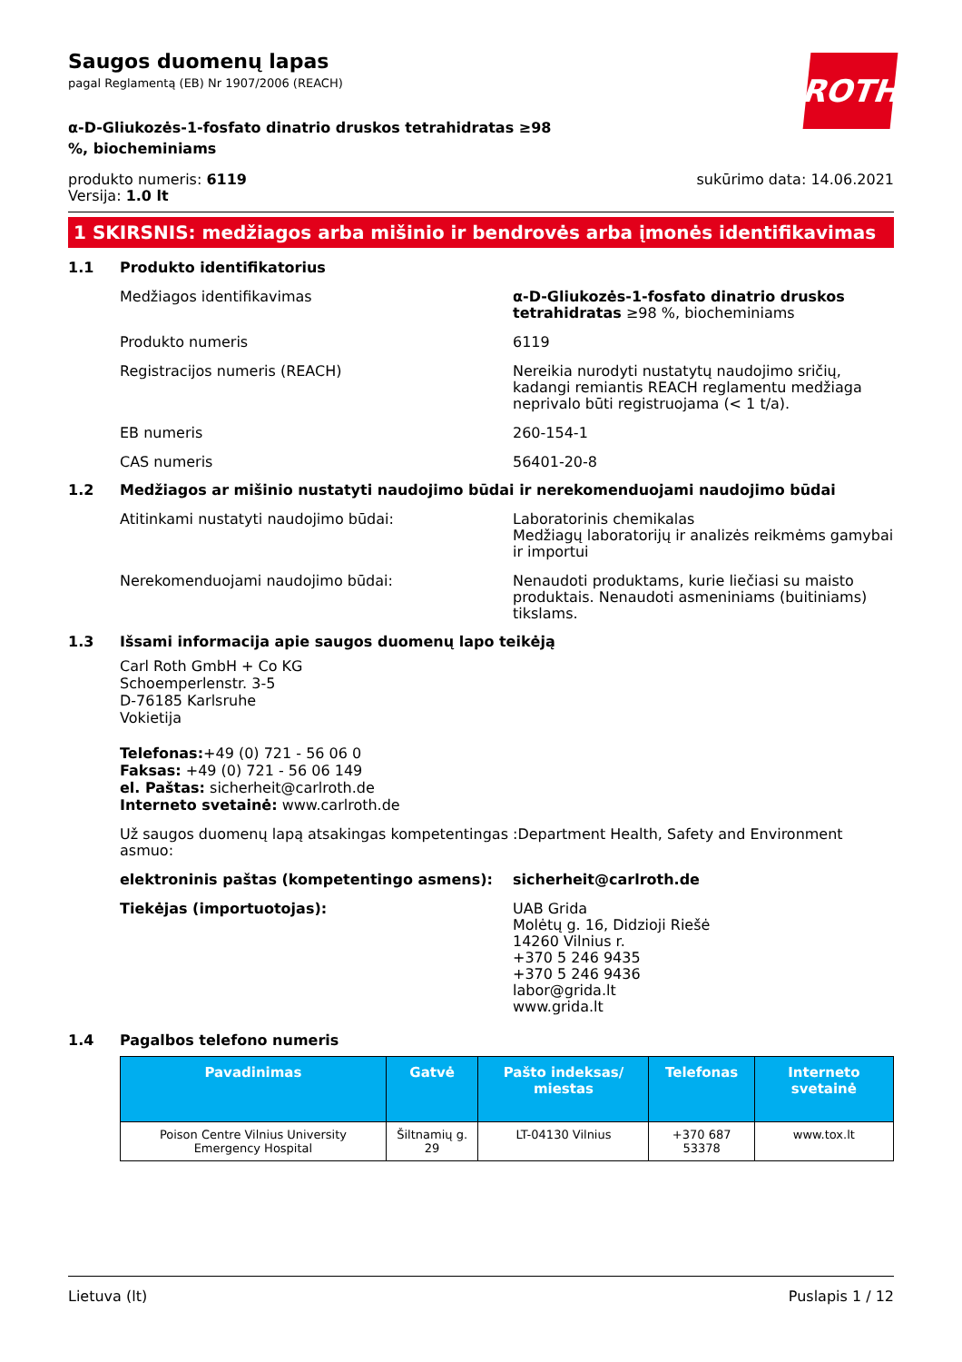ROTH
Saugos duomenų lapas
pagal Reglamentą (EB) Nr 1907/2006 (REACH)
α-D-Gliukozės-1-fosfato dinatrio druskos tetrahidratas ≥98 %, biocheminiams
produkto numeris: 6119
Versija: 1.0 lt
sukūrimo data: 14.06.2021
1 SKIRSNIS: medžiagos arba mišinio ir bendrovės arba įmonės identifikavimas
1.1 Produkto identifikatorius
Medžiagos identifikavimas α-D-Gliukozės-1-fosfato dinatrio druskos tetrahidratas ≥98 %, biocheminiams
Produkto numeris 6119
Registracijos numeris (REACH) Nereikia nurodyti nustatytų naudojimo sričių, kadangi remiantis REACH reglamentu medžiaga neprivalo būti registruojama (< 1 t/a).
EB numeris 260-154-1
CAS numeris 56401-20-8
1.2 Medžiagos ar mišinio nustatyti naudojimo būdai ir nerekomenduojami naudojimo būdai
Atitinkami nustatyti naudojimo būdai: Laboratorinis chemikalas
Medžiagų laboratorijų ir analizės reikmėms gamybai ir importui
Nerekomenduojami naudojimo būdai: Nenaudoti produktams, kurie liečiasi su maisto produktais. Nenaudoti asmeniniams (buitiniams) tikslams.
1.3 Išsami informacija apie saugos duomenų lapo teikėją
Carl Roth GmbH + Co KG
Schoemperlenstr. 3-5
D-76185 Karlsruhe
Vokietija
Telefonas:+49 (0) 721 - 56 06 0
Faksas: +49 (0) 721 - 56 06 149
el. Paštas: sicherheit@carlroth.de
Interneto svetainė: www.carlroth.de
Už saugos duomenų lapą atsakingas kompetentingas asmuo:
:Department Health, Safety and Environment
elektroninis paštas (kompetentingo asmens): sicherheit@carlroth.de
Tiekėjas (importuotojas): UAB Grida
Molėtų g. 16, Didzioji Riešė
14260 Vilnius r.
+370 5 246 9435
+370 5 246 9436
labor@grida.lt
www.grida.lt
1.4 Pagalbos telefono numeris
| Pavadinimas | Gatvė | Pašto indeksas/ miestas | Telefonas | Interneto svetainė |
| --- | --- | --- | --- | --- |
| Poison Centre Vilnius University Emergency Hospital | Šiltnamių g. 29 | LT-04130 Vilnius | +370 687 53378 | www.tox.lt |
Lietuva (lt) Puslapis 1 / 12